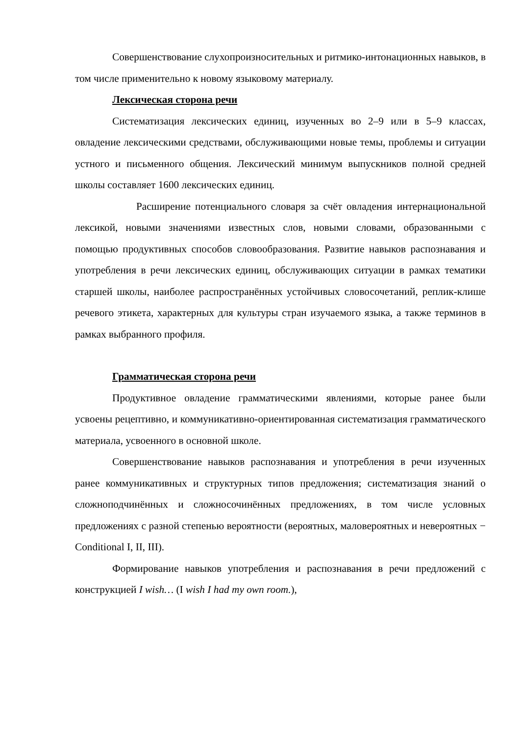Совершенствование слухопроизносительных и ритмико-интонационных навыков, в том числе применительно к новому языковому материалу.
Лексическая сторона речи
Систематизация лексических единиц, изученных во 2–9 или в 5–9 классах, овладение лексическими средствами, обслуживающими новые темы, проблемы и ситуации устного и письменного общения. Лексический минимум выпускников полной средней школы составляет 1600 лексических единиц.
Расширение потенциального словаря за счёт овладения интернациональной лексикой, новыми значениями известных слов, новыми словами, образованными с помощью продуктивных способов словообразования. Развитие навыков распознавания и употребления в речи лексических единиц, обслуживающих ситуации в рамках тематики старшей школы, наиболее распространённых устойчивых словосочетаний, реплик-клише речевого этикета, характерных для культуры стран изучаемого языка, а также терминов в рамках выбранного профиля.
Грамматическая сторона речи
Продуктивное овладение грамматическими явлениями, которые ранее были усвоены рецептивно, и коммуникативно-ориентированная систематизация грамматического материала, усвоенного в основной школе.
Совершенствование навыков распознавания и употребления в речи изученных ранее коммуникативных и структурных типов предложения; систематизация знаний о сложноподчинённых и сложносочинённых предложениях, в том числе условных предложениях с разной степенью вероятности (вероятных, маловероятных и невероятных − Conditional I, II, III).
Формирование навыков употребления и распознавания в речи предложений с конструкцией I wish… (I wish I had my own room.),